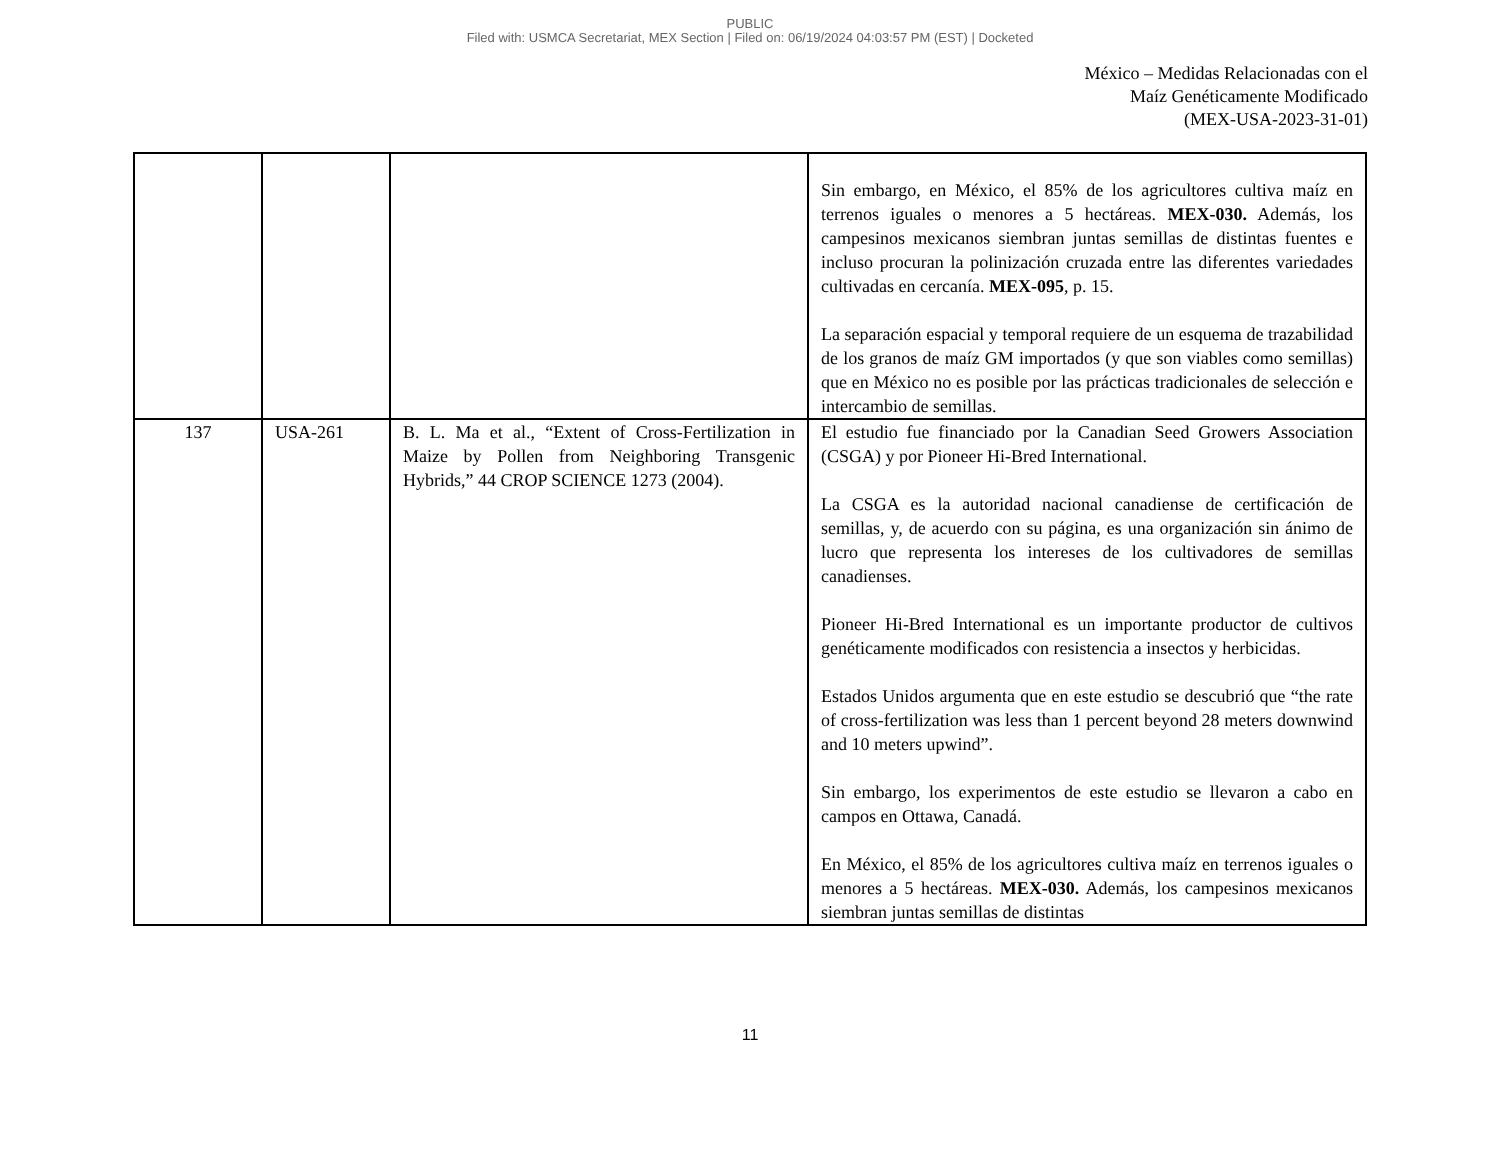PUBLIC
Filed with: USMCA Secretariat, MEX Section | Filed on: 06/19/2024 04:03:57 PM (EST) | Docketed
México – Medidas Relacionadas con el
Maíz Genéticamente Modificado
(MEX-USA-2023-31-01)
| | | | Sin embargo, en México, el 85% de los agricultores cultiva maíz en terrenos iguales o menores a 5 hectáreas. MEX-030. Además, los campesinos mexicanos siembran juntas semillas de distintas fuentes e incluso procuran la polinización cruzada entre las diferentes variedades cultivadas en cercanía. MEX-095 , p. 15. La separación espacial y temporal requiere de un esquema de trazabilidad de los granos de maíz GM importados (y que son viables como semillas) que en México no es posible por las prácticas tradicionales de selección e intercambio de semillas. |
| 137 | USA-261 | B. L. Ma et al., “Extent of Cross-Fertilization in Maize by Pollen from Neighboring Transgenic Hybrids,” 44 CROP SCIENCE 1273 (2004). | El estudio fue financiado por la Canadian Seed Growers Association (CSGA) y por Pioneer Hi-Bred International. La CSGA es la autoridad nacional canadiense de certificación de semillas, y, de acuerdo con su página, es una organización sin ánimo de lucro que representa los intereses de los cultivadores de semillas canadienses. Pioneer Hi-Bred International es un importante productor de cultivos genéticamente modificados con resistencia a insectos y herbicidas. Estados Unidos argumenta que en este estudio se descubrió que “the rate of cross-fertilization was less than 1 percent beyond 28 meters downwind and 10 meters upwind”. Sin embargo, los experimentos de este estudio se llevaron a cabo en campos en Ottawa, Canadá. En México, el 85% de los agricultores cultiva maíz en terrenos iguales o menores a 5 hectáreas. MEX-030. Además, los campesinos mexicanos siembran juntas semillas de distintas |
11